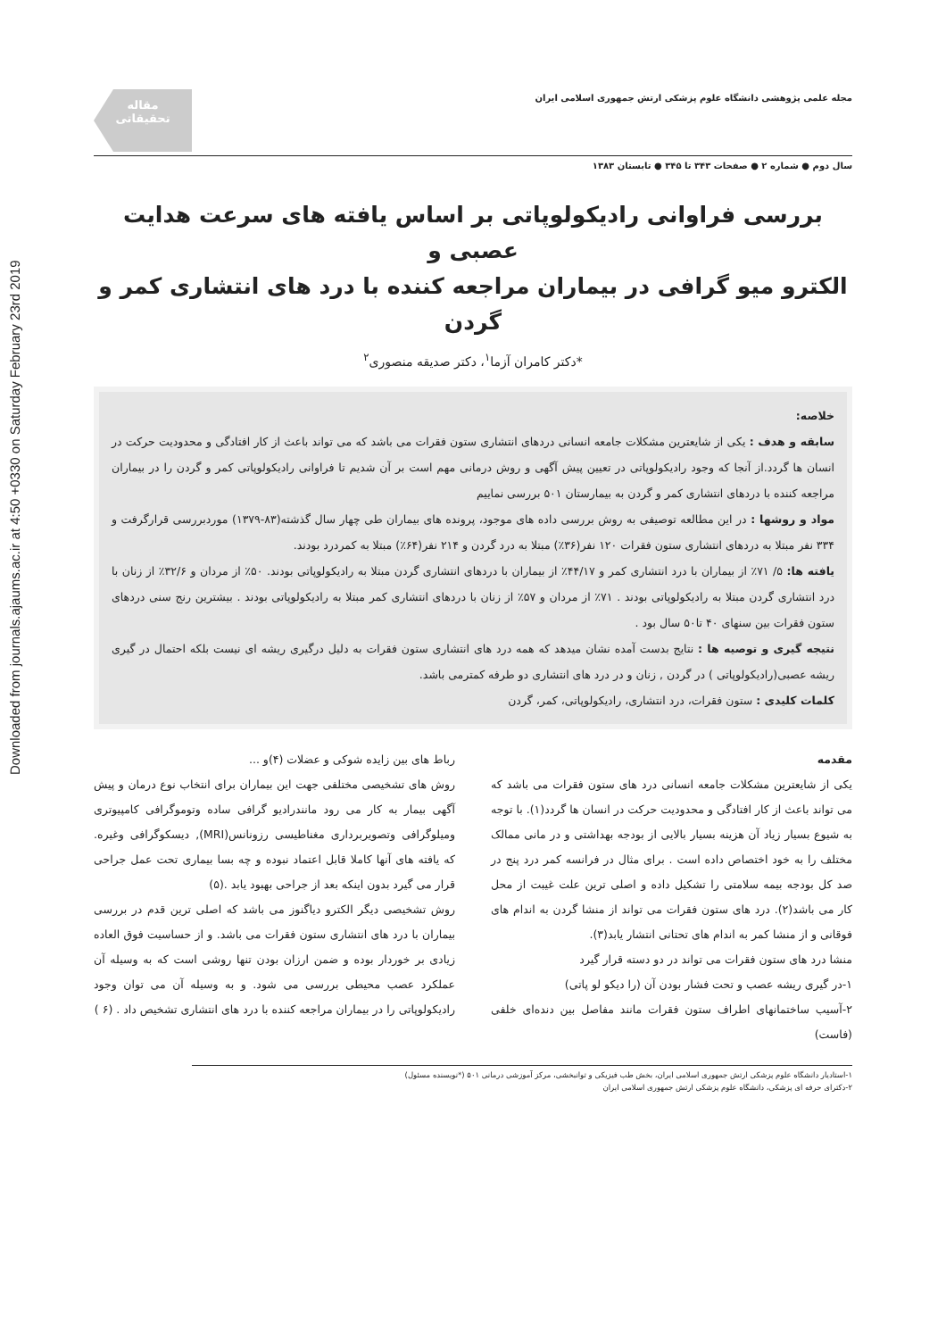Downloaded from journals.ajaums.ac.ir at 4:50 +0330 on Saturday February 23rd 2019
مجله علمی پژوهشی دانشگاه علوم پزشکی ارتش جمهوری اسلامی ایران
مقاله
تحقیقاتی
سال دوم ● شماره ۲ ● صفحات ۳۴۳ تا ۳۴۵ ● تابستان ۱۳۸۳
بررسی فراوانی رادیکولوپاتی بر اساس یافته های سرعت هدایت عصبی و
الکترو میو گرافی در بیماران مراجعه کننده با درد های انتشاری کمر و گردن
*دکتر کامران آزما<sup>۱</sup>، دکتر صدیقه منصوری<sup>۲</sup>
خلاصه:
سابقه و هدف : یکی از شایعترین مشکلات جامعه انسانی دردهای انتشاری ستون فقرات می باشد که می تواند باعث از کار افتادگی و محدودیت حرکت در انسان ها گردد.از آنجا که وجود رادیکولوپاتی در تعیین پیش آگهی و روش درمانی مهم است بر آن شدیم تا فراوانی رادیکولوپاتی کمر و گردن را در بیماران مراجعه کننده با دردهای انتشاری کمر و گردن به بیمارستان ۵۰۱ بررسی نماییم
مواد و روشها : در این مطالعه توصیفی به روش بررسی داده های موجود، پرونده های بیماران طی چهار سال گذشته(۸۳-۱۳۷۹) موردبررسی قرارگرفت و ۳۳۴ نفر مبتلا به دردهای انتشاری ستون فقرات ۱۲۰ نفر(۳۶٪) مبتلا به درد گردن و ۲۱۴ نفر(۶۴٪) مبتلا به کمردرد بودند.
یافته ها: ۵/ ۷۱٪ از بیماران با درد انتشاری کمر و ۴۴/۱۷٪ از بیماران با دردهای انتشاری گردن مبتلا به رادیکولوپاتی بودند. ۵۰٪ از مردان و ۳۲/۶٪ از زنان با درد انتشاری گردن مبتلا به رادیکولوپاتی بودند . ۷۱٪ از مردان و ۵۷٪ از زنان با دردهای انتشاری کمر مبتلا به رادیکولوپاتی بودند . بیشترین رنج سنی دردهای ستون فقرات بین سنهای ۴۰ تا۵۰ سال بود .
نتیجه گیری و توصیه ها : نتایج بدست آمده نشان میدهد که همه درد های انتشاری ستون فقرات به دلیل درگیری ریشه ای نیست بلکه احتمال در گیری ریشه عصبی(رادیکولوپاتی ) در گردن , زنان و در درد های انتشاری دو طرفه کمترمی باشد.
کلمات کلیدی : ستون فقرات، درد انتشاری، رادیکولوپاتی، کمر، گردن
مقدمه
یکی از شایعترین مشکلات جامعه انسانی درد های ستون فقرات می باشد که می تواند باعث از کار افتادگی و محدودیت حرکت در انسان ها گردد(۱). با توجه به شیوع بسیار زیاد آن هزینه بسیار بالایی از بودجه بهداشتی و در مانی ممالک مختلف را به خود اختصاص داده است . برای مثال در فرانسه کمر درد پنج در صد کل بودجه بیمه سلامتی را تشکیل داده و اصلی ترین علت غیبت از محل کار می باشد(۲). درد های ستون فقرات می تواند از منشا گردن به اندام های فوقانی و از منشا کمر به اندام های تحتانی انتشار یابد(۳).
منشا درد های ستون فقرات می تواند در دو دسته قرار گیرد
۱-در گیری ریشه عصب و تحت فشار بودن آن (را دیکو لو پاتی)
۲-آسیب ساختمانهای اطراف ستون فقرات مانند مفاصل بین دنده‌ای خلفی (فاست)
رباط های بین زایده شوکی و عضلات (۴)و ...
روش های تشخیصی مختلفی جهت این بیماران برای انتخاب نوع درمان و پیش آگهی بیمار به کار می رود مانندرادیو گرافی ساده وتوموگرافی کامپیوتری ومیلوگرافی وتصویربرداری مغناطیسی رزونانس(MRI), دیسکوگرافی وغیره. که یافته های آنها کاملا قابل اعتماد نبوده و چه بسا بیماری تحت عمل جراحی قرار می گیرد بدون اینکه بعد از جراحی بهبود یابد .(۵)
روش تشخیصی دیگر الکترو دیاگنوز می باشد که اصلی ترین قدم در بررسی بیماران با درد های انتشاری ستون فقرات می باشد. و از حساسیت فوق العاده زیادی بر خوردار بوده و ضمن ارزان بودن تنها روشی است که به وسیله آن عملکرد عصب محیطی بررسی می شود. و به وسیله آن می توان وجود رادیکولوپاتی را در بیماران مراجعه کننده با درد های انتشاری تشخیص داد . (۶ )
۱-استادیار دانشگاه علوم پزشکی ارتش جمهوری اسلامی ایران، بخش طب فیزیکی و توانبخشی، مرکز آموزشی درمانی ۵۰۱ (*نویسنده مسئول)
۲-دکترای حرفه ای پزشکی، دانشگاه علوم پزشکی ارتش جمهوری اسلامی ایران